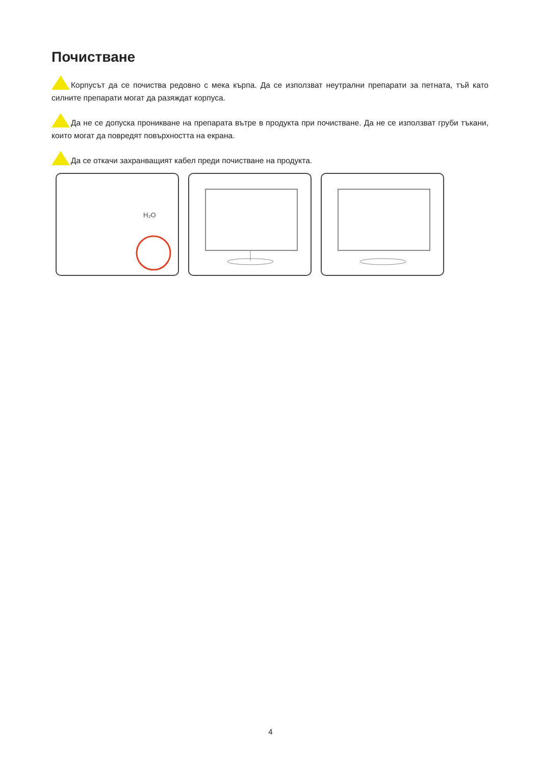Почистване
Корпусът да се почиства редовно с мека кърпа. Да се използват неутрални препарати за петната, тъй като силните препарати могат да разяждат корпуса.
Да не се допуска проникване на препарата вътре в продукта при почистване. Да не се използват груби тъкани, които могат да повредят повърхността на екрана.
Да се откачи захранващият кабел преди почистване на продукта.
H₂O
4